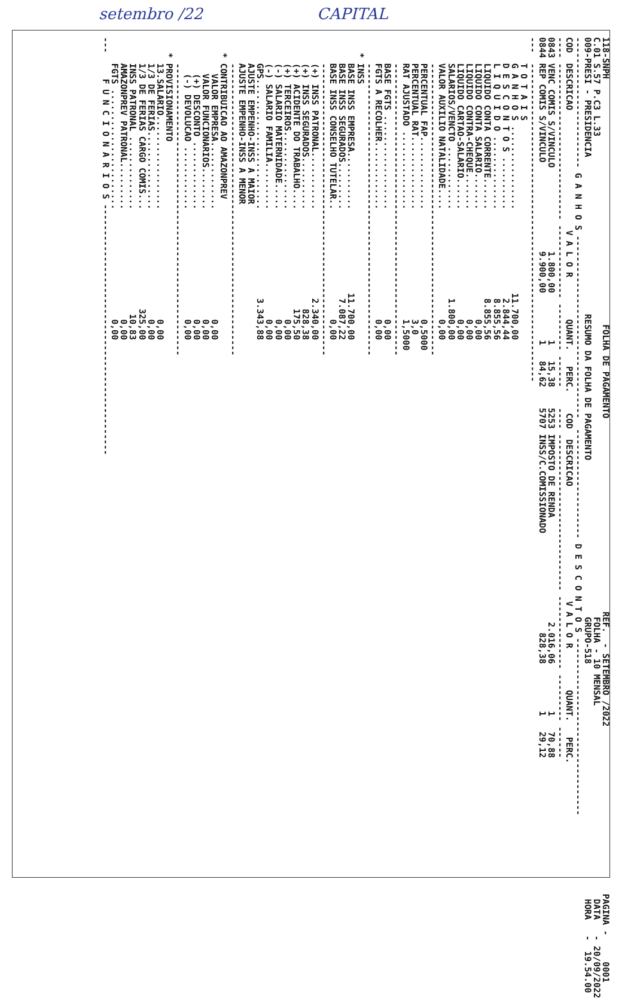setembro /22 CAPITAL
118-SNPH                                               FOLHA DE PAGAMENTO                                     REF.  - SETEMBRO /2022                                PAGINA -     0001
C.01 S.57 P.C3 L.33                                                                                            FOLHA - 10 MENSAL                                     DATA   - 20/09/2022
009-PRESI - PRESIDENCIA                              RESUMO DA FOLHA DE PAGAMENTO                              GRUPO-518                                             HORA   -  19.54.00
------------------------- G A N H O S -----------------------------------  --------------------- D E S C O N T O S ----------------------------------
COD  DESCRICAO                       V A L O R        QUANT.   PERC.    COD  DESCRICAO                      V A L O R        QUANT.   PERC.
---- ------------------------------ -------------- --------- ------    ---- ------------------------------ -------------- --------- ------
0843 VENC COMIS S/VINCULO                1.800,00         1   15,38    5253 IMPOSTO DE RENDA                    2.016,06         1   70,88
0844 REP COMIS S/VINCULO                 9.900,00         1   84,62    5707 INSS/C.COMISSIONADO                   828,38         1   29,12
---  -------------------------------------------------------------
     T O T A I S
     G A N H O S ................                11.700,00
     D E S C O N T O S ..........                 2.844,44
     L I Q U I D O ..............                 8.855,56
     LIQUIDO CONTA CORRENTE......                 8.855,56
     LIQUIDO CONTA SALARIO.......                     0,00
     LIQUIDO CONTRA-CHEQUE.......                     0,00
     LIQUIDO CARTAO-SALARIO......                     0,00
     SALARIOS/VENCTO ............                 1.800,00
     VALOR AUXILIO NATALIDADE....                     0,00
     --------------------------------------------------------
     PERCENTUAL FAP..............                     0,5000
     PERCENTUAL RAT..............                     3,0
     RAT AJUSTADO ...............                     1,5000
     --------------------------------------------------------
     BASE FGTS ..................                     0,00
     FGTS A RECOLHER.............                     0,00
     --------------------------------------------------------
   * INSS
     BASE INSS EMPRESA...........                11.700,00
     BASE INSS SEGURADOS.........                 7.087,22
     BASE INSS CONSELHO TUTELAR..                     0,00
     --------------------------------------------------------
     (+) INSS PATRONAL...........                 2.340,00
     (+) INSS SEGURADOS..........                   828,38
     (+) ACIDENTE DO TRABALHO....                   175,50
     (+) TERCEIROS...............                     0,00
     (-) SALARIO MATERNIDADE.....                     0,00
     (-) SALARIO FAMILIA.........                     0,00
     GPS.........................                 3.343,88
     AJUSTE EMPENHO-INSS A MAIOR
     AJUSTE EMPENHO-INSS A MENOR
     --------------------------------------------------------
   * CONTRIBUICAO AO AMAZONPREV
       VALOR EMPRESA.............                     0,00
       VALOR FUNCIONARIOS........                     0,00
       (+) DESCONTO .............                     0,00
       (-) DEVOLUCAO ............                     0,00
     --------------------------------------------------------
   * PROVISIONAMENTO
     13.SALARIO..................                     0,00
     1/3 DE FERIAS...............                     0,00
     1/3 DE FERIAS CARGO COMIS...                   325,00
     INSS PATRONAL ..............                    10,83
     AMAZONPREV PATRONAL.........                     0,00
     FGTS .......................                     0,00
---     F U N C I O N A R I O S ------------------------------------------------